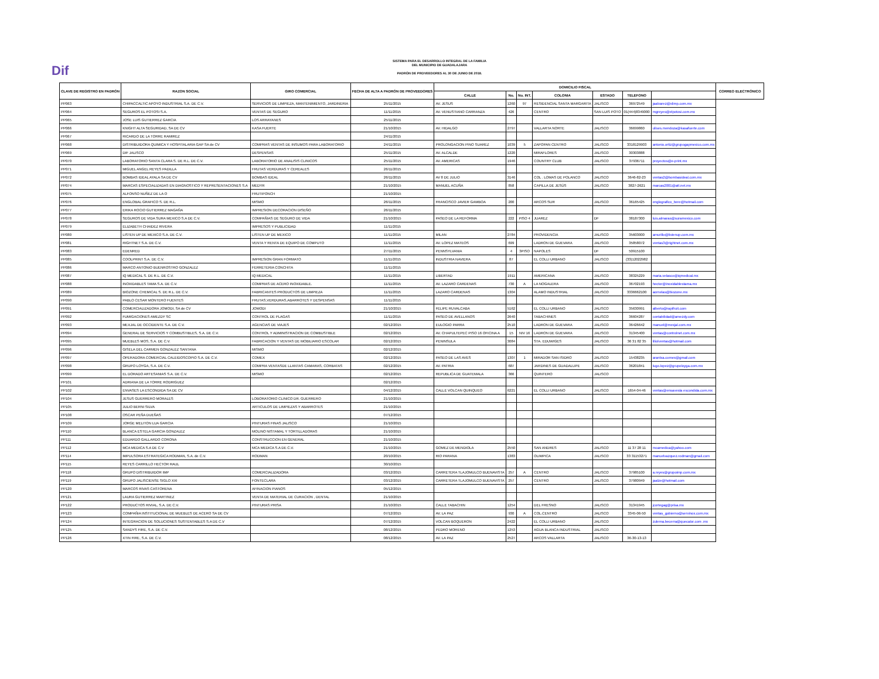Dif
SISTEMA PARA EL DESARROLLO INTEGRAL DE LA FAMILIA
DEL MUNICIPIO DE GUADALAJARA
PADRÓN DE PROVEEDORES AL 30 DE JUNIO DE 2018.
| CLAVE DE REGISTRO EN PADRÓN | RAZON SOCIAL | GIRO COMERCIAL | FECHA DE ALTA A PADRÓN DE PROVEEDORES | DOMICILIO FISCAL | | | | | | | CORREO ELECTRÓNICO |
| --- | --- | --- | --- | --- | --- | --- | --- | --- | --- | --- | --- |
| | | | | CALLE | No. | No. INT. | COLONIA | ESTADO | TELEFONO | | |
| PP063 | CHIPACCALTIC APOYO INDUSTRIAL S.A. DE C.V. | SERVICIOS DE LIMPIEZA, MANTENIMIENTO, JARDINERIA | 25/11/2015 | AV. JESUS | 1260 | 97 | RESIDENCIAL SANTA MARGARITA | JALISCO | 36972549 | jaalvarez@xlimp.com.mx | |
| PP064 | SEGUROS EL POTOSI S.A. | VENTAS DE SEGURO | 11/11/2015 | AV. VENUSTIANO CARRANZA | 426 | | CENTRO | SAN LUIS POTO | 01(444)8349000 | mgreyes@elpotosi.com.mx | |
| PP065 | JOSE LUIS GUTIERREZ GARCIA | LOS ARRAYANES | 25/11/2015 | | | | | | | | |
| PP066 | KNIGHT ALTA SEGURIDAD, SA DE CV | KASA FUERTE | 21/10/2015 | AV. HIDALGO | 2797 | | VALLARTA NORTE | JALISCO | 36699860 | ulises.mendoza@kasafuerte.com | |
| PP067 | RICARDO DE LA TORRE RAMIREZ | | 24/11/2015 | | | | | | | | |
| PP068 | DISTRIBUIDORA QUIMICA Y HOSPITALARIA GAP SA de CV | COMPRAS VENTAS DE INSUMOS PARA LABORATORIO | 24/11/2015 | PROLONGACION PINO SUAREZ | 1039 | 5 | ZAPOPAN CENTRO | JALISCO | 3318129903 | antonio.ortiz@grupogapmexico.com.mx | |
| PP069 | DIF JALISCO | DESPENSAS | 25/11/2015 | AV. ALCALDE | 1220 | | MIRAFLORES | JALISCO | 30303888 | | |
| PP070 | LABORATORIO SANTA CLARA S. DE R.L. DE C.V. | LABORATORIO DE ANALISIS CLINICOS | 25/11/2015 | AV. AMERICAS | 1946 | | COUNTRY CLUB | JALISCO | 37936711 | proyectos@e-print.mx | |
| PP071 | MIGUEL ANGEL REYES PADILLA | FRUTAS VERDURAS Y CEREALES | 26/11/2015 | | | | | | | | |
| PP072 | BOMBAS IDEAL AYALA SA DE CV | BOMBAS IDEAL | 26/11/2015 | AV 8 DE JULIO | 3146 | | COL . LOMAS DE POLANCO | JALISCO | 3646-82-23 | ventas2@bombasideal.com.mx | |
| PP074 | MARCAS ESPECIALIZADAS EN DIAGNOSTICO Y REPRESENTACIONES S.A | MEDYR | 21/10/2015 | MANUEL ACUÑA | 858 | | CAPILLA DE JESÚS | JALISCO | 3827-2621 | marcas2001@att.net.mx | |
| PP075 | ALFONSO NUÑEZ DE LA O | FRUTIPONCH | 21/10/2015 | | | | | | | | |
| PP076 | ENGLOBAL GRAFICO S. DE R.L. | MISMO | 26/11/2015 | FRANCISCO JAVIER GAMBOA | 200 | | ARCOS SUR | JALISCO | 36165425 | englografico_bere@hotmail.com | |
| PP077 | ERIKA ROCIO GUTIERREZ MAGAÑA | IMPRESION DECORACION DISEÑO | 26/11/2015 | | | | | | | | |
| PP078 | SEGUROS DE VIDA SURA MEXICO S.A DE C.V. | COMPAÑIAS DE SEGURO DE VIDA | 21/10/2015 | PASEO DE LA REFORMA | 222 | PISO 4 | JUAREZ | DF | 38187300 | luis.almaras@suramexico.com | |
| PP079 | ELIZABETH CHAIDEZ RIVERA | IMPRESOS Y PUBLICIDAD | 11/11/2015 | | | | | | | | |
| PP080 | LISTEN UP DE MEXICO S.A. DE C.V. | LISTEN UP DE MEXICO | 11/11/2015 | MILAN | 2784 | | PROVIDENCIA | JALISCO | 35603000 | amurillo@listenup.com.mx | |
| PP081 | RIGHTNET S.A. DE C.V. | VENTA Y RENTA DE EQUIPO DE COMPUTO | 11/11/2015 | AV. LOPEZ MATEOS | 699 | | LADRON DE GUEVARA | JALISCO | 35858072 | ventas3@rightnet.com.mx | |
| PP083 | EDENRED | | 27/11/2015 | PENNSYLVANIA | 4 | 3PISO | NAPOLES | DF | 50915100 | | |
| PP085 | COOLPRINT S.A. DE C.V. | IMPRESION GRAN FORMATO | 11/11/2015 | INDUSTRIA NAVIERA | 87 | | EL COLLI URBANO | JALISCO | (33)12022982 | | |
| PP086 | MARCO ANTONIO BUENROSTRO GONZALEZ | FERRETERIA CONCHITA | 11/11/2015 | | | | | | | | |
| PP087 | IQ MEDICAL S. DE R.L. DE C.V. | IQ MEDICAL | 11/11/2015 | LIBERTAD | 1911 | | AMERICANA | JALISCO | 38325229 | maria.velasco@iqmedical.mx | |
| PP088 | INOXIDABLES TAMA S.A. DE C.V. | COMPRAS DE ACERO INOXIDABLE. | 11/11/2015 | AV. LAZARO CARDENAS | 730 | A | LA NOGALERA | JALISCO | 36702193 | hector@inoxidablestama.mx | |
| PP089 | BIOZONE CHEMICAL S. DE R.L. DE C.V. | FABRICANTES PRODUCTOS DE LIMPIEZA | 11/11/2015 | LAZARO CARDENAS | 1304 | | ALAMO INDUSTRIAL | JALISCO | 3336662100 | aornelas@biozone.mx | |
| PP090 | PABLO CESAR MONTERO FUENTES | FRUTAS,VERDURAS,ABARROTES Y DESPENSAS | 11/11/2015 | | | | | | | | |
| PP091 | COMERCIALIZADORA JOMODI, SA de CV | JOMODI | 21/10/2015 | FELIPE RUVALCABA | 5162 | | EL COLLI URBANO | JALISCO | 35630991 | alberto@rapifruit.com | |
| PP092 | FUMIGACIONES AMEZDY SC | CONTROL DE PLAGAS | 11/11/2015 | PASEO DE AVELLANOS | 2640 | | TABACHINES | JALISCO | 36604287 | contabilidad@amezdy.com | |
| PP093 | MEXJAL DE OCCIDENTE S.A. DE C.V. | AGENCIAS DE VIAJES | 02/12/2015 | EULOGIO PARRA | 2510 | | LADRON DE GUEVARA | JALISCO | 36426642 | manuel@mexjal.com.mx | |
| PP094 | GENERAL DE SERVICIOS Y COMBUSTIBLES, S.A. DE C.V. | CONTROL Y ADMINISTRACION DE COMBUSTIBLE | 02/12/2015 | AV. CHAPULTEPEC PISO 16 OFICINA A | 15 | NIV 16 | LADRON DE GUEVARA | JALISCO | 31345400 | ventas@controlnet.com.mx | |
| PP095 | MUEBLES MOS, S.A. DE C.V. | FABRICACION Y VENTAS DE MOBILIARIO ESCOLAR | 02/12/2015 | PENINSULA | 3084 | | STA. EDUWIGES | JALISCO | 36 31 82 35 | liliolventas@hotmail.com | |
| PP096 | GISELA DEL CARMEN GONZALEZ SANTANA | MISMO | 02/12/2015 | | | | | | | | |
| PP097 | OPERADORA COMERCIAL CALEIDOSCOPIO S.A. DE C.V. | COMEX | 02/12/2015 | PASEO DE LAS AVES | 1307 | 1 | MIRADOR SAN ISIDRO | JALISCO | 15438235 | arantxa.comex@gmail.com | |
| PP098 | GRUPO LOYGA, S.A. DE C.V. | COMPRA VENTASDE LLANTAS CAMARAS, CORBATAS | 02/12/2015 | AV. PATRIA | 687 | | JARDINES DE GUADALUPE | JALISCO | 36201841 | lugo.lopez@grupoloyga.com.mx | |
| PP099 | EL DORADO ARTESANIAS S.A. DE C.V. | MISMO | 02/12/2015 | REPUBLICA DE GUATEMALA | 366 | | QUINTERO | JALISCO | | | |
| PP101 | ADRIANA DE LA TORRE RODRIGUEZ | | 02/12/2015 | | | | | | | | |
| PP102 | ENVASES LA ESCONDIDA SA DE CV | | 04/12/2015 | CALLE VOLCAN QUINQUEO | 6221 | | EL COLLI URBANO | JALISCO | 1654-04-46 | ventas@ensavesla escondida.com.mx | |
| PP104 | JESUS GUERRERO MORALES | LOBORATORIO CLINICO DR. GUERRERO | 21/10/2015 | | | | | | | | |
| PP105 | JULIO BERNI SILVA | ARTICULOS DE LIMPIEZAS Y ABARROTES | 21/10/2015 | | | | | | | | |
| PP108 | OSCAR PEÑA DUEÑAS | | 07/12/2015 | | | | | | | | |
| PP109 | JORGE MELITON LUA GARCIA | PINTURAS FINAS JALISCO | 21/10/2015 | | | | | | | | |
| PP110 | BLANCA ESTELA GARCIA GONZALEZ | MOLINO NISTAMAL Y TORTILLADORAS | 21/10/2015 | | | | | | | | |
| PP111 | EDUARDO GALLARDO CORONA | CONSTRUCCION EN GENERAL | 21/10/2015 | | | | | | | | |
| PP112 | MCA MEDICA S.A DE C.V | MCA MEDICA S.A DE C.V. | 21/10/2015 | GOMEZ DE MENDIOLA | 2550 | | SAN ANDRES | JALISCO | 11 37 28 11 | mcamedica@yahoo.com | |
| PP114 | IMPULSORA ESTRATEGICA RODMAN, S.A. de C.V. | RODMAN | 20/10/2015 | RIO PARANA | 1383 | | OLIMPICA | JALISCO | 33 31153271 | manuelvazquez.rodman@gmail.com | |
| PP115 | REYES CARRILLO HECTOR RAUL | | 30/10/2015 | | | | | | | | |
| PP118 | GRUPO DISTRIBUIDOR IMP | COMERCIALIZADORA | 03/12/2015 | CARRETERA TLAJOMULCO BUENAVISTA | 257 | A | CENTRO | JALISCO | 37985100 | a.reyes@grupoimp.com.mx | |
| PP119 | GRUPO JALISCIENSE SIGLO XXI | FONTECLARA | 03/12/2015 | CARRETERA TLAJOMULCO BUENAVISTA | 257 | | CENTRO | JALISCO | 37980949 | jaalze@hotmail.com | |
| PP120 | MARCOS RIVAS CASTORENA | AFINACION PIANOS | 05/12/2015 | | | | | | | | |
| PP121 | LAURA GUTIERREZ MARTINEZ | VENTA DE MATERIAL DE CURACION , DENTAL | 21/10/2015 | | | | | | | | |
| PP122 | PRODUCTOS RIVIAL, S.A. DE C.V. | PINTURAS PRISA | 21/10/2015 | CALLE TABACHIN | 1254 | | DEL FRESNO | JALISCO | 31341945 | jcortegag@prisa.mx | |
| PP123 | COMPAÑIA INSTITUCIONAL DE MUEBLES DE ACERO SA DE CV | | 07/12/2015 | AV. LA PAZ | 930 | A | COL.CENTRO | JALISCO | 3345-06-50 | ventas_gobierno@servinox.com.mx | |
| PP124 | INTEGRACION DE SOLUCIONES SUSTENTABLES S.A DE C.V | | 07/12/2015 | VOLCAN BOQUERON | 2422 | | EL COLLI URBANO | JALISCO | | zulema.becerra@quecalor.com .mx | |
| PP125 | SANDYS FIRE, S.A. DE C.V. | | 08/12/2015 | PEDRO MORENO | 1253 | | AGUA BLANCA INDUSTRIAL | JALISCO | | | |
| PP126 | XTIN FIRE, S.A. DE C.V. | | 08/12/2015 | AV. LA PAZ | 2527 | | ARCOS VALLARTA | JALISCO | 36-30-13-13 | | |